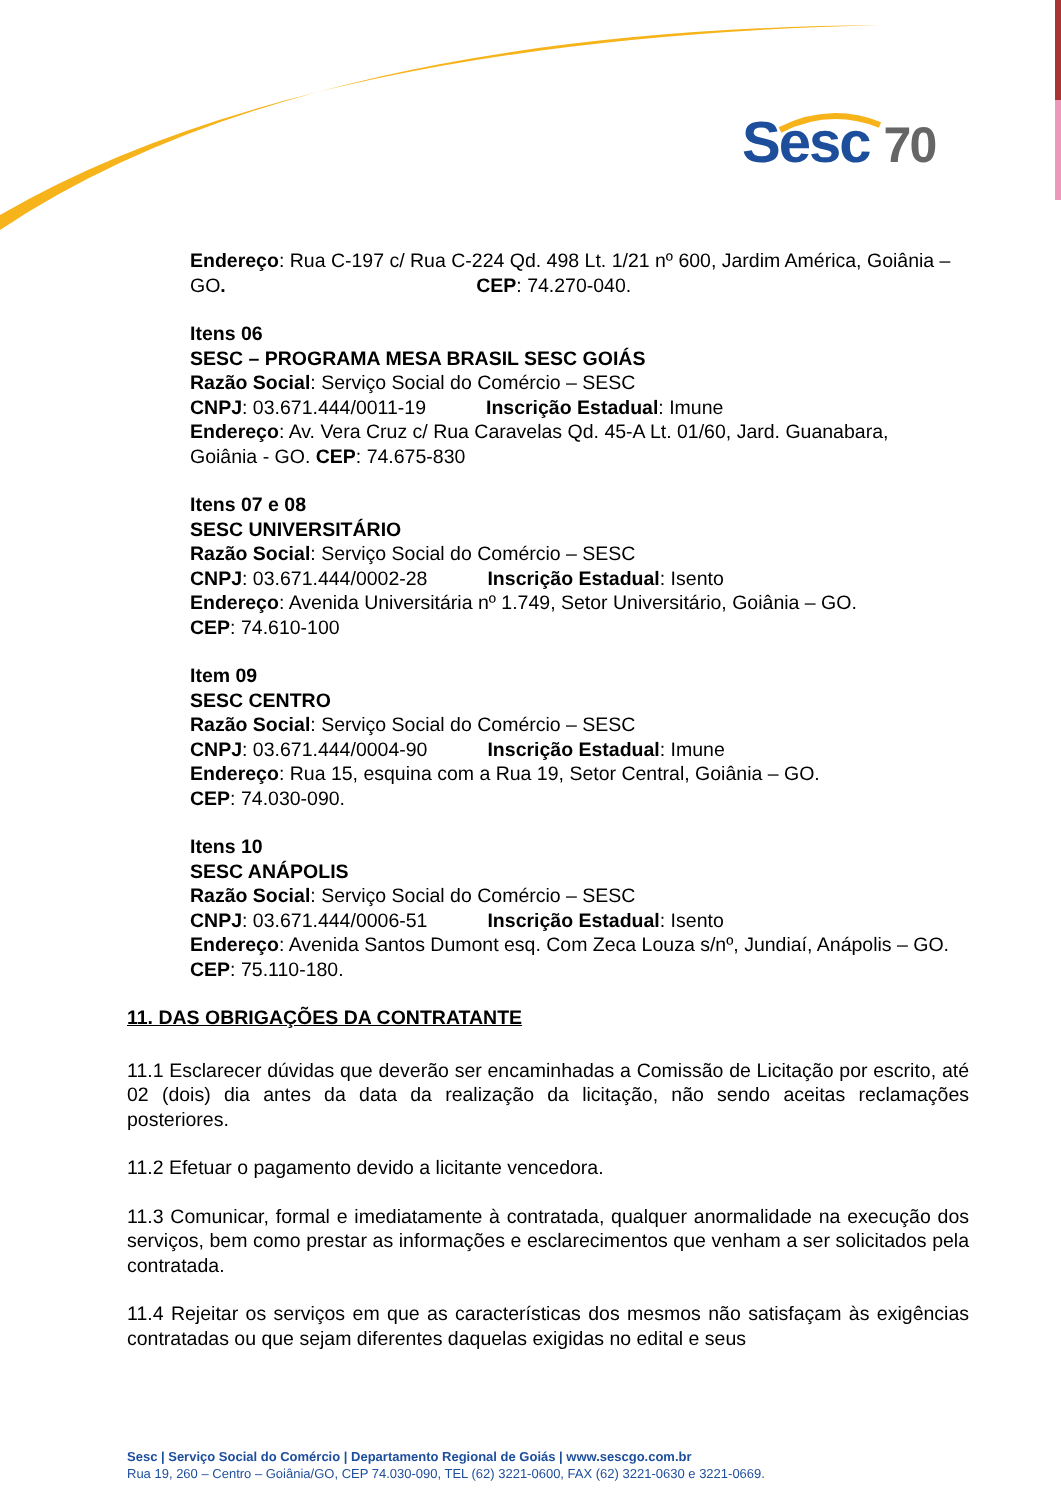Sesc 70
Endereço: Rua C-197 c/ Rua C-224 Qd. 498 Lt. 1/21 nº 600, Jardim América, Goiânia – GO. CEP: 74.270-040.
Itens 06
SESC – PROGRAMA MESA BRASIL SESC GOIÁS
Razão Social: Serviço Social do Comércio – SESC
CNPJ: 03.671.444/0011-19 Inscrição Estadual: Imune
Endereço: Av. Vera Cruz c/ Rua Caravelas Qd. 45-A Lt. 01/60, Jard. Guanabara, Goiânia - GO. CEP: 74.675-830
Itens 07 e 08
SESC UNIVERSITÁRIO
Razão Social: Serviço Social do Comércio – SESC
CNPJ: 03.671.444/0002-28 Inscrição Estadual: Isento
Endereço: Avenida Universitária nº 1.749, Setor Universitário, Goiânia – GO.
CEP: 74.610-100
Item 09
SESC CENTRO
Razão Social: Serviço Social do Comércio – SESC
CNPJ: 03.671.444/0004-90 Inscrição Estadual: Imune
Endereço: Rua 15, esquina com a Rua 19, Setor Central, Goiânia – GO.
CEP: 74.030-090.
Itens 10
SESC ANÁPOLIS
Razão Social: Serviço Social do Comércio – SESC
CNPJ: 03.671.444/0006-51 Inscrição Estadual: Isento
Endereço: Avenida Santos Dumont esq. Com Zeca Louza s/nº, Jundiaí, Anápolis – GO. CEP: 75.110-180.
11. DAS OBRIGAÇÕES DA CONTRATANTE
11.1 Esclarecer dúvidas que deverão ser encaminhadas a Comissão de Licitação por escrito, até 02 (dois) dia antes da data da realização da licitação, não sendo aceitas reclamações posteriores.
11.2 Efetuar o pagamento devido a licitante vencedora.
11.3 Comunicar, formal e imediatamente à contratada, qualquer anormalidade na execução dos serviços, bem como prestar as informações e esclarecimentos que venham a ser solicitados pela contratada.
11.4 Rejeitar os serviços em que as características dos mesmos não satisfaçam às exigências contratadas ou que sejam diferentes daquelas exigidas no edital e seus
Sesc | Serviço Social do Comércio | Departamento Regional de Goiás | www.sescgo.com.br
Rua 19, 260 – Centro – Goiânia/GO, CEP 74.030-090, TEL (62) 3221-0600, FAX (62) 3221-0630 e 3221-0669.